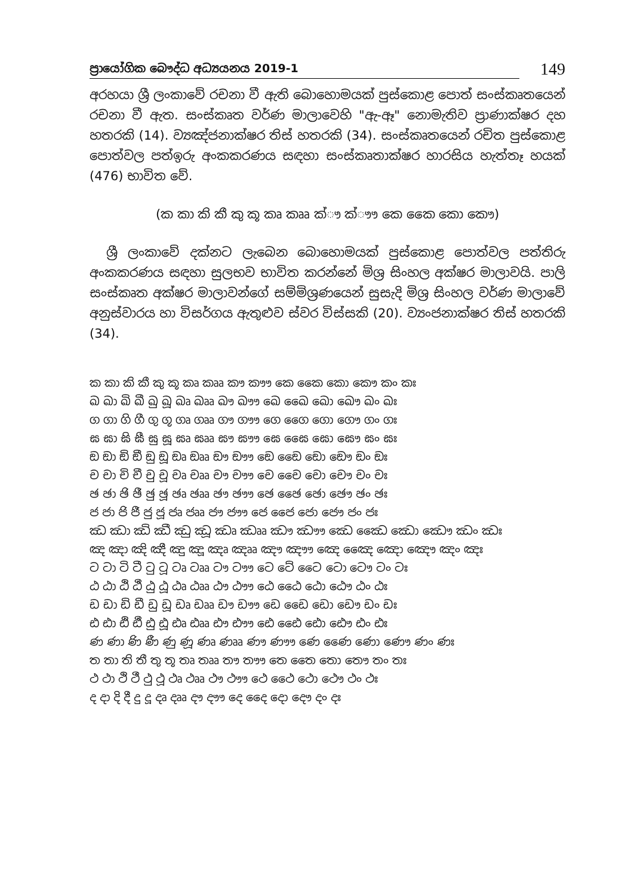ප්‍රායෝගික බෞද්ධ අධ්‍යයනය 2019-1
149
අරහයා ශ්‍රී ලංකාවේ රචනා වී ඇති බොහොමයක් පුස්කොළ පොත් සංස්කෘතයෙන් රචනා වී ඇත. සංස්කෘත වර්ණ මාලාවෙහි "ඇ-ඈ" නොමැතිව ප්‍රාණාක්ෂර දහ හතරකි (14). ව්‍යඤ්ජනාක්ෂර තිස් හතරකි (34). සංස්කෘතයෙන් රචිත පුස්කොළ පොත්වල පත්ඉරු අංකකරණය සඳහා සංස්කෘතාක්ෂර හාරසිය හැත්තෑ හයක් (476) භාවිත වේ.
(ක කා කි කී කු කූ කෘ කෲ ක්‍ෟ ක්‍ෟෟ කෙ කෛ කො කෞ)
ශ්‍රී ලංකාවේ දක්නට ලැබෙන බොහොමයක් පුස්කොළ පොත්වල පත්තිරු අංකකරණය සඳහා සුලභව භාවිත කරන්නේ මිශ්‍ර සිංහල අක්ෂර මාලාවයි. පාලි සංස්කෘත අක්ෂර මාලාවන්ගේ සම්මිශ්‍රණයෙන් සුසැදි මිශ්‍ර සිංහල වර්ණ මාලාවේ අනුස්වාරය හා විසර්ගය ඇතුළුව ස්වර විස්සකි (20). ව්‍යංජනාක්ෂර තිස් හතරකි (34).
ක කා කි කී කු කූ කෘ කෲ කෟ කෟෟ කෙ කෛ කො කෞ කං කඃ
ඛ ඛා ඛි ඛී ඛු ඛූ ඛෘ ඛෲ ඛෟ ඛෟෟ ඛෙ ඛෛ ඛො ඛෞ ඛං ඛඃ
ග ගා ගි ගී ගු ගූ ගෘ ගෲ ගෟ ගෟෟ ගෙ ගෛ ගො ගෞ ගං ගඃ
ඝ ඝා ඝි ඝී ඝු ඝූ ඝෘ ඝෲ ඝෟ ඝෟෟ ඝෙ ඝෛ ඝො ඝෞ ඝං ඝඃ
ඞ ඞා ඞි ඞී ඞු ඞූ ඞෘ ඞෲ ඞෟ ඞෟෟ ඞෙ ඞෛ ඞො ඞෞ ඞං ඞඃ
ච චා චි චී චු චූ චෘ චෲ චෟ චෟෟ චෙ චෛ චො චෞ චං චඃ
ඡ ඡා ඡි ඡී ඡු ඡූ ඡෘ ඡෲ ඡෟ ඡෟෟ ඡෙ ඡෛ ඡො ඡෞ ඡං ඡඃ
ජ ජා ජි ජී ජු ජූ ජෘ ජෲ ජෟ ජෟෟ ජෙ ජෛ ජො ජෞ ජං ජඃ
ඣ ඣා ඣි ඣී ඣු ඣූ ඣෘ ඣෲ ඣෟ ඣෟෟ ඣෙ ඣෛ ඣො ඣෞ ඣං ඣඃ
ඤ ඤා ඤි ඤී ඤු ඤූ ඤෘ ඤෲ ඤෟ ඤෟෟ ඤෙ ඤෛ ඤො ඤෞ ඤං ඤඃ
ට ටා ටි ටී ටු ටූ ටෘ ටෲ ටෟ ටෟෟ ටෙ ටේ ටෛ ටො ටෞ ටං ටඃ
ඨ ඨා ඨි ඨී ඨු ඨූ ඨෘ ඨෲ ඨෟ ඨෟෟ ඨෙ ඨෛ ඨො ඨෞ ඨං ඨඃ
ඩ ඩා ඩි ඩී ඩු ඩූ ඩෘ ඩෲ ඩෟ ඩෟෟ ඩෙ ඩෛ ඩො ඩෞ ඩං ඩඃ
ඪ ඪා ඪි ඪී ඪු ඪූ ඪෘ ඪෲ ඪෟ ඪෟෟ ඪෙ ඪෛ ඪො ඪෞ ඪං ඪඃ
ණ ණා ණි ණී ණු ණූ ණෘ ණෲ ණෟ ණෟෟ ණෙ ණෛ ණො ණෞ ණං ණඃ
ත තා ති තී තු තූ තෘ තෲ තෟ තෟෟ තෙ තෛ තො තෞ තං තඃ
ථ ථා ථි ථී ථු ථූ ථෘ ථෲ ථෟ ථෟෟ ථෙ ථෛ ථො ථෞ ථං ථඃ
ද දා දි දී දු දූ දෘ දෲ දෟ දෟෟ දෙ දෛ දො දෞ දං දඃ